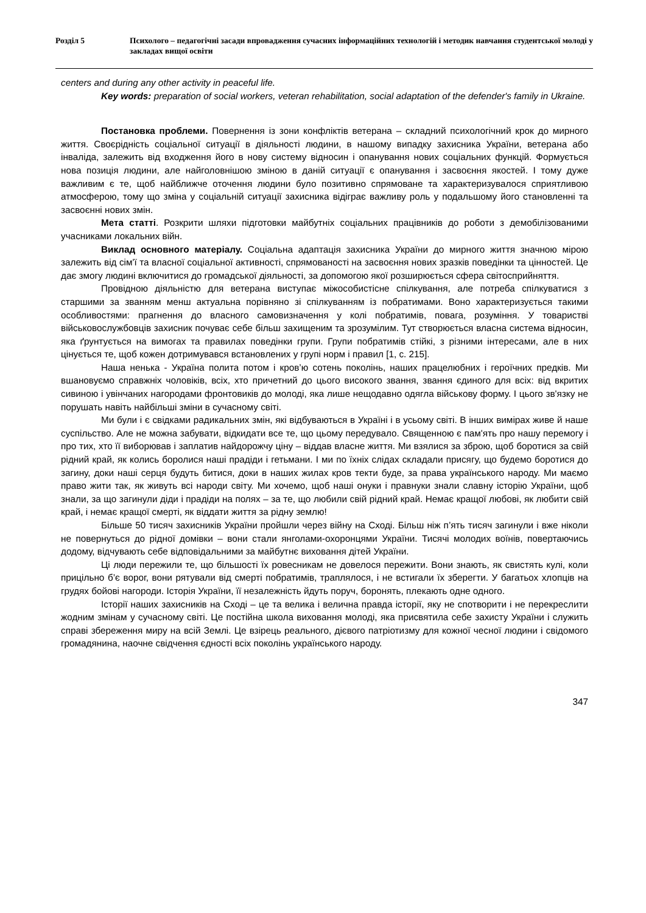Розділ 5 Психолого – педагогічні засади впровадження сучасних інформаційних технологій і методик навчання студентської молоді у закладах вищої освіти
centers and during any other activity in peaceful life.
Key words: preparation of social workers, veteran rehabilitation, social adaptation of the defender's family in Ukraine.
Постановка проблеми. Повернення із зони конфліктів ветерана – складний психологічний крок до мирного життя. Своєрідність соціальної ситуації в діяльності людини, в нашому випадку захисника України, ветерана або інваліда, залежить від входження його в нову систему відносин і опанування нових соціальних функцій. Формується нова позиція людини, але найголовнішою зміною в даній ситуації є опанування і засвоєння якостей. І тому дуже важливим є те, щоб найближче оточення людини було позитивно спрямоване та характеризувалося сприятливою атмосферою, тому що зміна у соціальній ситуації захисника відіграє важливу роль у подальшому його становленні та засвоєнні нових змін.
Мета статті. Розкрити шляхи підготовки майбутніх соціальних працівників до роботи з демобілізованими учасниками локальних війн.
Виклад основного матеріалу. Соціальна адаптація захисника України до мирного життя значною мірою залежить від сім'ї та власної соціальної активності, спрямованості на засвоєння нових зразків поведінки та цінностей. Це дає змогу людині включитися до громадської діяльності, за допомогою якої розширюється сфера світосприйняття.
Провідною діяльністю для ветерана виступає міжособистісне спілкування, але потреба спілкуватися з старшими за званням менш актуальна порівняно зі спілкуванням із побратимами. Воно характеризується такими особливостями: прагнення до власного самовизначення у колі побратимів, повага, розуміння. У товаристві військовослужбовців захисник почуває себе більш захищеним та зрозумілим. Тут створюється власна система відносин, яка ґрунтується на вимогах та правилах поведінки групи. Групи побратимів стійкі, з різними інтересами, але в них цінується те, щоб кожен дотримувався встановлених у групі норм і правил [1, с. 215].
Наша ненька - Україна полита потом і кров’ю сотень поколінь, наших працелюбних і героїчних предків. Ми вшановуємо справжніх чоловіків, всіх, хто причетний до цього високого звання, звання єдиного для всіх: від вкритих сивиною і увінчаних нагородами фронтовиків до молоді, яка лише нещодавно одягла військову форму. І цього зв'язку не порушать навіть найбільші зміни в сучасному світі.
Ми були і є свідками радикальних змін, які відбуваються в Україні і в усьому світі. В інших вимірах живе й наше суспільство. Але не можна забувати, відкидати все те, що цьому передувало. Священною є пам'ять про нашу перемогу і про тих, хто її виборював і заплатив найдорожчу ціну – віддав власне життя. Ми взялися за зброю, щоб боротися за свій рідний край, як колись боролися наші прадіди і гетьмани. І ми по їхніх слідах складали присягу, що будемо боротися до загину, доки наші серця будуть битися, доки в наших жилах кров текти буде, за права українського народу. Ми маємо право жити так, як живуть всі народи світу. Ми хочемо, щоб наші онуки і правнуки знали славну історію України, щоб знали, за що загинули діди і прадіди на полях – за те, що любили свій рідний край. Немає кращої любові, як любити свій край, і немає кращої смерті, як віддати життя за рідну землю!
Більше 50 тисяч захисників України пройшли через війну на Сході. Більш ніж п’ять тисяч загинули і вже ніколи не повернуться до рідної домівки – вони стали янголами-охоронцями України. Тисячі молодих воїнів, повертаючись додому, відчувають себе відповідальними за майбутнє виховання дітей України.
Ці люди пережили те, що більшості їх ровесникам не довелося пережити. Вони знають, як свистять кулі, коли прицільно б’є ворог, вони рятували від смерті побратимів, траплялося, і не встигали їх зберегти. У багатьох хлопців на грудях бойові нагороди. Історія України, її незалежність йдуть поруч, боронять, плекають одне одного.
Історії наших захисників на Сході – це та велика і велична правда історії, яку не спотворити і не перекреслити жодним змінам у сучасному світі. Це постійна школа виховання молоді, яка присвятила себе захисту України і служить справі збереження миру на всій Землі. Це взірець реального, дієвого патріотизму для кожної чесної людини і свідомого громадянина, наочне свідчення єдності всіх поколінь українського народу.
347